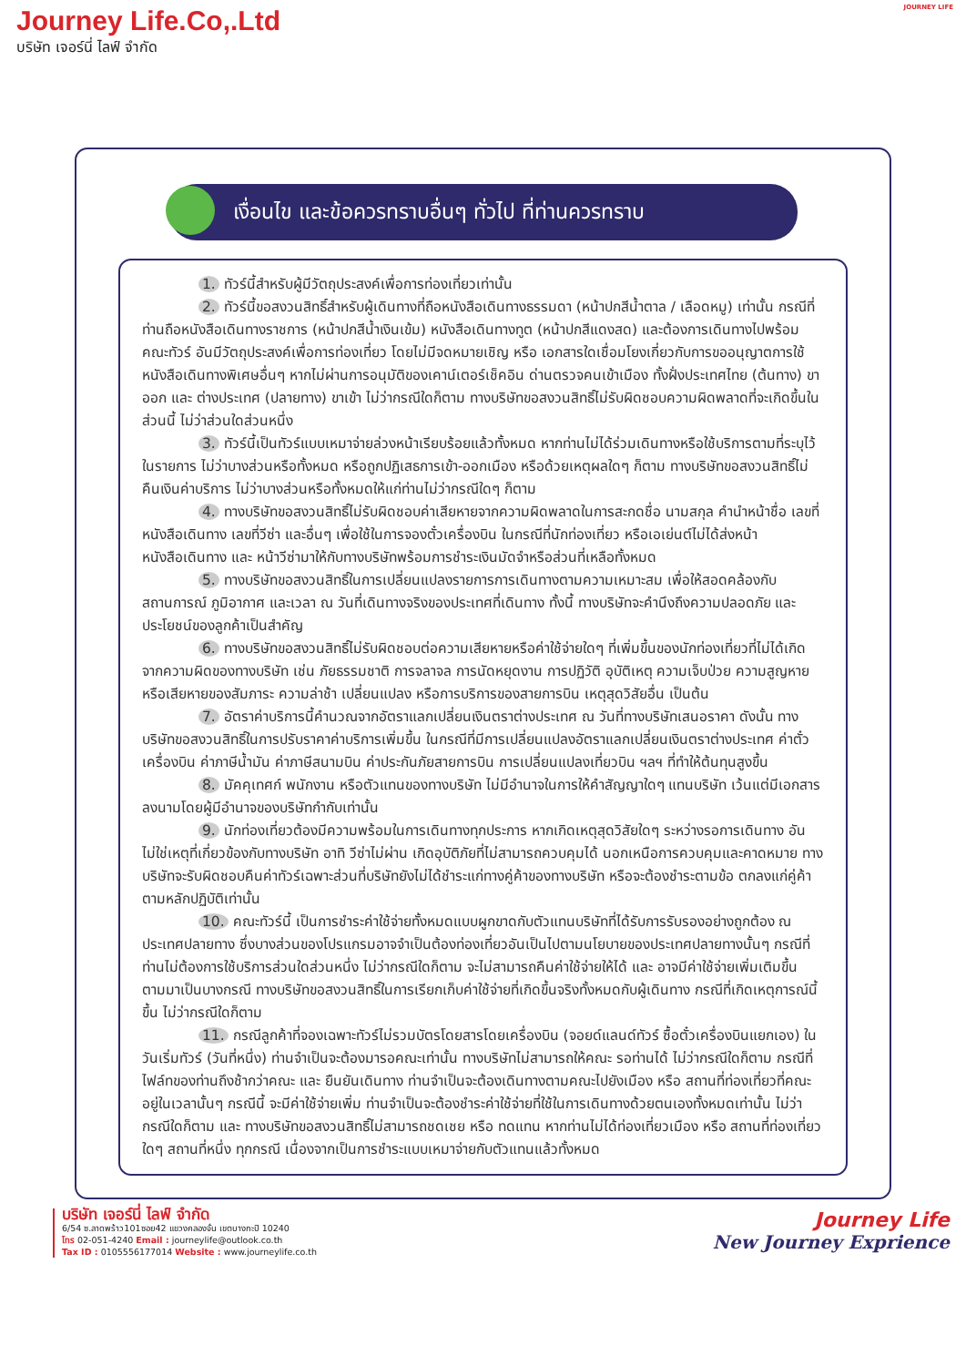Journey Life.Co,.Ltd
บริษัท เจอร์นี่ ไลฟ์ จำกัด
JOURNEY LIFE
เงื่อนไข และข้อควรทราบอื่นๆ ทั่วไป ที่ท่านควรทราบ
1. ทัวร์นี้สำหรับผู้มีวัตถุประสงค์เพื่อการท่องเที่ยวเท่านั้น
2. ทัวร์นี้ขอสงวนสิทธิ์สำหรับผู้เดินทางที่ถือหนังสือเดินทางธรรมดา (หน้าปกสีน้ำตาล / เลือดหมู) เท่านั้น กรณีที่ท่านถือหนังสือเดินทางราชการ (หน้าปกสีน้ำเงินเข้ม) หนังสือเดินทางทูต (หน้าปกสีแดงสด) และต้องการเดินทางไปพร้อมคณะทัวร์ อันมีวัตถุประสงค์เพื่อการท่องเที่ยว โดยไม่มีจดหมายเชิญ หรือ เอกสารใดเชื่อมโยงเกี่ยวกับการขออนุญาตการใช้หนังสือเดินทางพิเศษอื่นๆ หากไม่ผ่านการอนุมัติของเคาน์เตอร์เช็คอิน ด่านตรวจคนเข้าเมือง ทั้งฝั่งประเทศไทย (ต้นทาง) ขาออก และ ต่างประเทศ (ปลายทาง) ขาเข้า ไม่ว่ากรณีใดก็ตาม ทางบริษัทขอสงวนสิทธิ์ไม่รับผิดชอบความผิดพลาดที่จะเกิดขึ้นในส่วนนี้ ไม่ว่าส่วนใดส่วนหนึ่ง
3. ทัวร์นี้เป็นทัวร์แบบเหมาจ่ายล่วงหน้าเรียบร้อยแล้วทั้งหมด หากท่านไม่ได้ร่วมเดินทางหรือใช้บริการตามที่ระบุไว้ในรายการ ไม่ว่าบางส่วนหรือทั้งหมด หรือถูกปฏิเสธการเข้า-ออกเมือง หรือด้วยเหตุผลใดๆ ก็ตาม ทางบริษัทขอสงวนสิทธิ์ไม่คืนเงินค่าบริการ ไม่ว่าบางส่วนหรือทั้งหมดให้แก่ท่านไม่ว่ากรณีใดๆ ก็ตาม
4. ทางบริษัทขอสงวนสิทธิ์ไม่รับผิดชอบค่าเสียหายจากความผิดพลาดในการสะกดชื่อ นามสกุล คำนำหน้าชื่อ เลขที่หนังสือเดินทาง เลขที่วีซ่า และอื่นๆ เพื่อใช้ในการจองตั๋วเครื่องบิน ในกรณีที่นักท่องเที่ยว หรือเอเย่นต์ไม่ได้ส่งหน้าหนังสือเดินทาง และ หน้าวีซ่ามาให้กับทางบริษัทพร้อมการชำระเงินมัดจำหรือส่วนที่เหลือทั้งหมด
5. ทางบริษัทขอสงวนสิทธิ์ในการเปลี่ยนแปลงรายการการเดินทางตามความเหมาะสม เพื่อให้สอดคล้องกับ สถานการณ์ ภูมิอากาศ และเวลา ณ วันที่เดินทางจริงของประเทศที่เดินทาง ทั้งนี้ ทางบริษัทจะคำนึงถึงความปลอดภัย และ ประโยชน์ของลูกค้าเป็นสำคัญ
6. ทางบริษัทขอสงวนสิทธิ์ไม่รับผิดชอบต่อความเสียหายหรือค่าใช้จ่ายใดๆ ที่เพิ่มขึ้นของนักท่องเที่ยวที่ไม่ได้เกิดจากความผิดของทางบริษัท เช่น ภัยธรรมชาติ การจลาจล การนัดหยุดงาน การปฏิวัติ อุบัติเหตุ ความเจ็บป่วย ความสูญหายหรือเสียหายของสัมภาระ ความล่าช้า เปลี่ยนแปลง หรือการบริการของสายการบิน เหตุสุดวิสัยอื่น เป็นต้น
7. อัตราค่าบริการนี้คำนวณจากอัตราแลกเปลี่ยนเงินตราต่างประเทศ ณ วันที่ทางบริษัทเสนอราคา ดังนั้น ทางบริษัทขอสงวนสิทธิ์ในการปรับราคาค่าบริการเพิ่มขึ้น ในกรณีที่มีการเปลี่ยนแปลงอัตราแลกเปลี่ยนเงินตราต่างประเทศ ค่าตั๋ว เครื่องบิน ค่าภาษีน้ำมัน ค่าภาษีสนามบิน ค่าประกันภัยสายการบิน การเปลี่ยนแปลงเที่ยวบิน ฯลฯ ที่ทำให้ต้นทุนสูงขึ้น
8. มัคคุเทศก์ พนักงาน หรือตัวแทนของทางบริษัท ไม่มีอำนาจในการให้คำสัญญาใดๆ แทนบริษัท เว้นแต่มีเอกสารลงนามโดยผู้มีอำนาจของบริษัทกำกับเท่านั้น
9. นักท่องเที่ยวต้องมีความพร้อมในการเดินทางทุกประการ หากเกิดเหตุสุดวิสัยใดๆ ระหว่างรอการเดินทาง อันไม่ใช่เหตุที่เกี่ยวข้องกับทางบริษัท อาทิ วีซ่าไม่ผ่าน เกิดอุบัติภัยที่ไม่สามารถควบคุมได้ นอกเหนือการควบคุมและคาดหมาย ทางบริษัทจะรับผิดชอบคืนค่าทัวร์เฉพาะส่วนที่บริษัทยังไม่ได้ชำระแก่ทางคู่ค้าของทางบริษัท หรือจะต้องชำระตามข้อ ตกลงแก่คู่ค้าตามหลักปฏิบัติเท่านั้น
10. คณะทัวร์นี้ เป็นการชำระค่าใช้จ่ายทั้งหมดแบบผูกขาดกับตัวแทนบริษัทที่ได้รับการรับรองอย่างถูกต้อง ณ ประเทศปลายทาง ซึ่งบางส่วนของโปรแกรมอาจจำเป็นต้องท่องเที่ยวอันเป็นไปตามนโยบายของประเทศปลายทางนั้นๆ กรณีที่ท่านไม่ต้องการใช้บริการส่วนใดส่วนหนึ่ง ไม่ว่ากรณีใดก็ตาม จะไม่สามารถคืนค่าใช้จ่ายให้ได้ และ อาจมีค่าใช้จ่ายเพิ่มเติมขึ้น ตามมาเป็นบางกรณี ทางบริษัทขอสงวนสิทธิ์ในการเรียกเก็บค่าใช้จ่ายที่เกิดขึ้นจริงทั้งหมดกับผู้เดินทาง กรณีที่เกิดเหตุการณ์นี้ขึ้น ไม่ว่ากรณีใดก็ตาม
11. กรณีลูกค้าที่จองเฉพาะทัวร์ไม่รวมบัตรโดยสารโดยเครื่องบิน (จอยด์แลนด์ทัวร์ ซื้อตั๋วเครื่องบินแยกเอง) ในวันเริ่มทัวร์ (วันที่หนึ่ง) ท่านจำเป็นจะต้องมารอคณะเท่านั้น ทางบริษัทไม่สามารถให้คณะ รอท่านได้ ไม่ว่ากรณีใดก็ตาม กรณีที่ไฟล์ทของท่านถึงช้ากว่าคณะ และ ยืนยันเดินทาง ท่านจำเป็นจะต้องเดินทางตามคณะไปยังเมือง หรือ สถานที่ท่องเที่ยวที่คณะอยู่ในเวลานั้นๆ กรณีนี้ จะมีค่าใช้จ่ายเพิ่ม ท่านจำเป็นจะต้องชำระค่าใช้จ่ายที่ใช้ในการเดินทางด้วยตนเองทั้งหมดเท่านั้น ไม่ว่า กรณีใดก็ตาม และ ทางบริษัทขอสงวนสิทธิ์ไม่สามารถชดเชย หรือ ทดแทน หากท่านไม่ได้ท่องเที่ยวเมือง หรือ สถานที่ท่องเที่ยวใดๆ สถานที่หนึ่ง ทุกกรณี เนื่องจากเป็นการชำระแบบเหมาจ่ายกับตัวแทนแล้วทั้งหมด
บริษัท เจอร์นี่ ไลฟ์ จำกัด
6/54 ซ.ลาดพร้าว101ซอย42 แขวงคลองจั่น เขตบางกะปิ 10240
โทร 02-051-4240 Email : journeylife@outlook.co.th
Tax ID : 0105556177014 Website : www.journeylife.co.th
Journey Life
New Journey Exprience